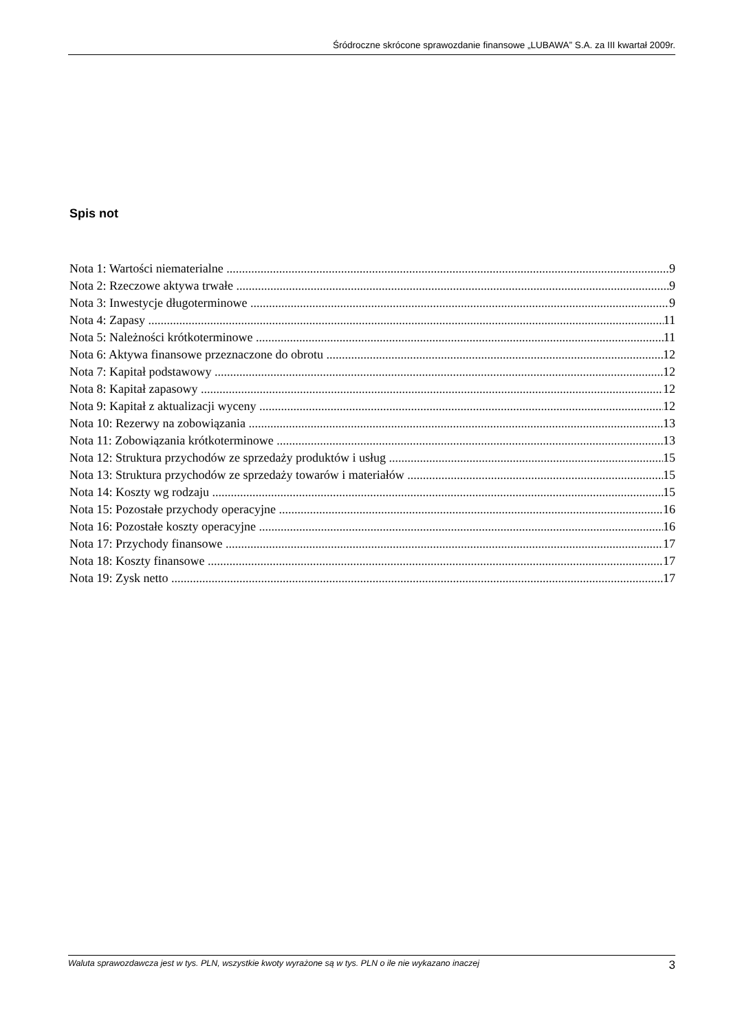Śródroczne skrócone sprawozdanie finansowe „LUBAWA” S.A. za III kwartał 2009r.
Spis not
Nota 1: Wartości niematerialne 9
Nota 2: Rzeczowe aktywa trwałe 9
Nota 3: Inwestycje długoterminowe 9
Nota 4: Zapasy 11
Nota 5: Należności krótkoterminowe 11
Nota 6: Aktywa finansowe przeznaczone do obrotu 12
Nota 7: Kapitał podstawowy 12
Nota 8: Kapitał zapasowy 12
Nota 9: Kapitał z aktualizacji wyceny 12
Nota 10: Rezerwy na zobowiązania 13
Nota 11: Zobowiązania krótkoterminowe 13
Nota 12: Struktura przychodów ze sprzedaży produktów i usług 15
Nota 13: Struktura przychodów ze sprzedaży towarów i materiałów 15
Nota 14: Koszty wg rodzaju 15
Nota 15: Pozostałe przychody operacyjne 16
Nota 16: Pozostałe koszty operacyjne 16
Nota 17: Przychody finansowe 17
Nota 18: Koszty finansowe 17
Nota 19: Zysk netto 17
Waluta sprawozdawcza jest w tys. PLN, wszystkie kwoty wyrażone są w tys. PLN o ile nie wykazano inaczej 3